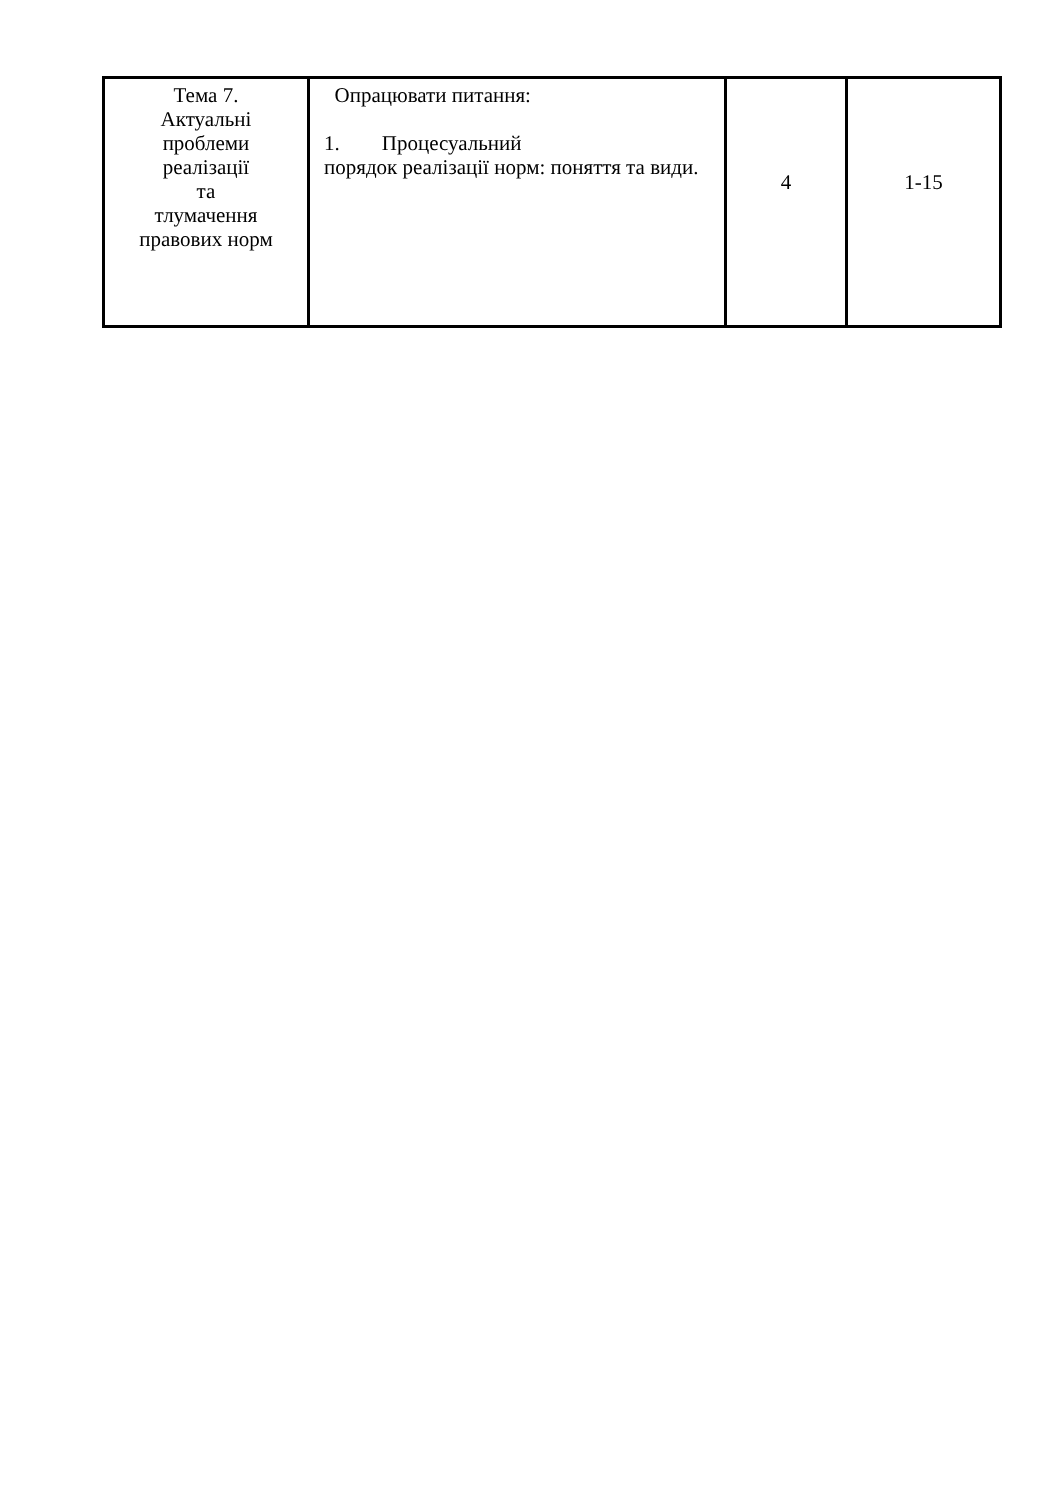| Тема 7. Актуальні проблеми реалізації та тлумачення правових норм | Опрацювати питання: 1. Процесуальний порядок реалізації норм: поняття та види. | 4 | 1-15 |